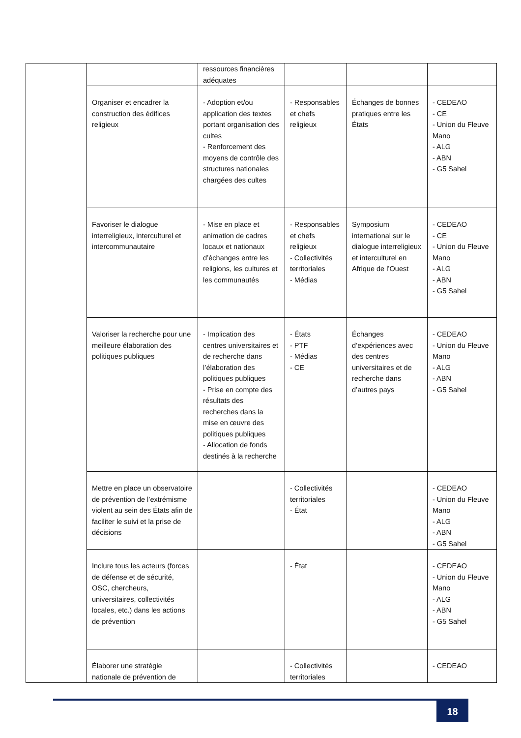| | | ressources financières adéquates | | | |
| | Organiser et encadrer la construction des édifices religieux | - Adoption et/ou application des textes portant organisation des cultes - Renforcement des moyens de contrôle des structures nationales chargées des cultes | - Responsables et chefs religieux | Échanges de bonnes pratiques entre les États | - CEDEAO - CE - Union du Fleuve Mano - ALG - ABN - G5 Sahel |
| | Favoriser le dialogue interreligieux, interculturel et intercommunautaire | - Mise en place et animation de cadres locaux et nationaux d’échanges entre les religions, les cultures et les communautés | - Responsables et chefs religieux - Collectivités territoriales - Médias | Symposium international sur le dialogue interreligieux et interculturel en Afrique de l’Ouest | - CEDEAO - CE - Union du Fleuve Mano - ALG - ABN - G5 Sahel |
| | Valoriser la recherche pour une meilleure élaboration des politiques publiques | - Implication des centres universitaires et de recherche dans l’élaboration des politiques publiques - Prise en compte des résultats des recherches dans la mise en œuvre des politiques publiques - Allocation de fonds destinés à la recherche | - États - PTF - Médias - CE | Échanges d’expériences avec des centres universitaires et de recherche dans d’autres pays | - CEDEAO - Union du Fleuve Mano - ALG - ABN - G5 Sahel |
| | Mettre en place un observatoire de prévention de l’extrémisme violent au sein des États afin de faciliter le suivi et la prise de décisions | | - Collectivités territoriales - État | | - CEDEAO - Union du Fleuve Mano - ALG - ABN - G5 Sahel |
| | Inclure tous les acteurs (forces de défense et de sécurité, OSC, chercheurs, universitaires, collectivités locales, etc.) dans les actions de prévention | | - État | | - CEDEAO - Union du Fleuve Mano - ALG - ABN - G5 Sahel |
| | Élaborer une stratégie nationale de prévention de | | - Collectivités territoriales | | - CEDEAO |
18